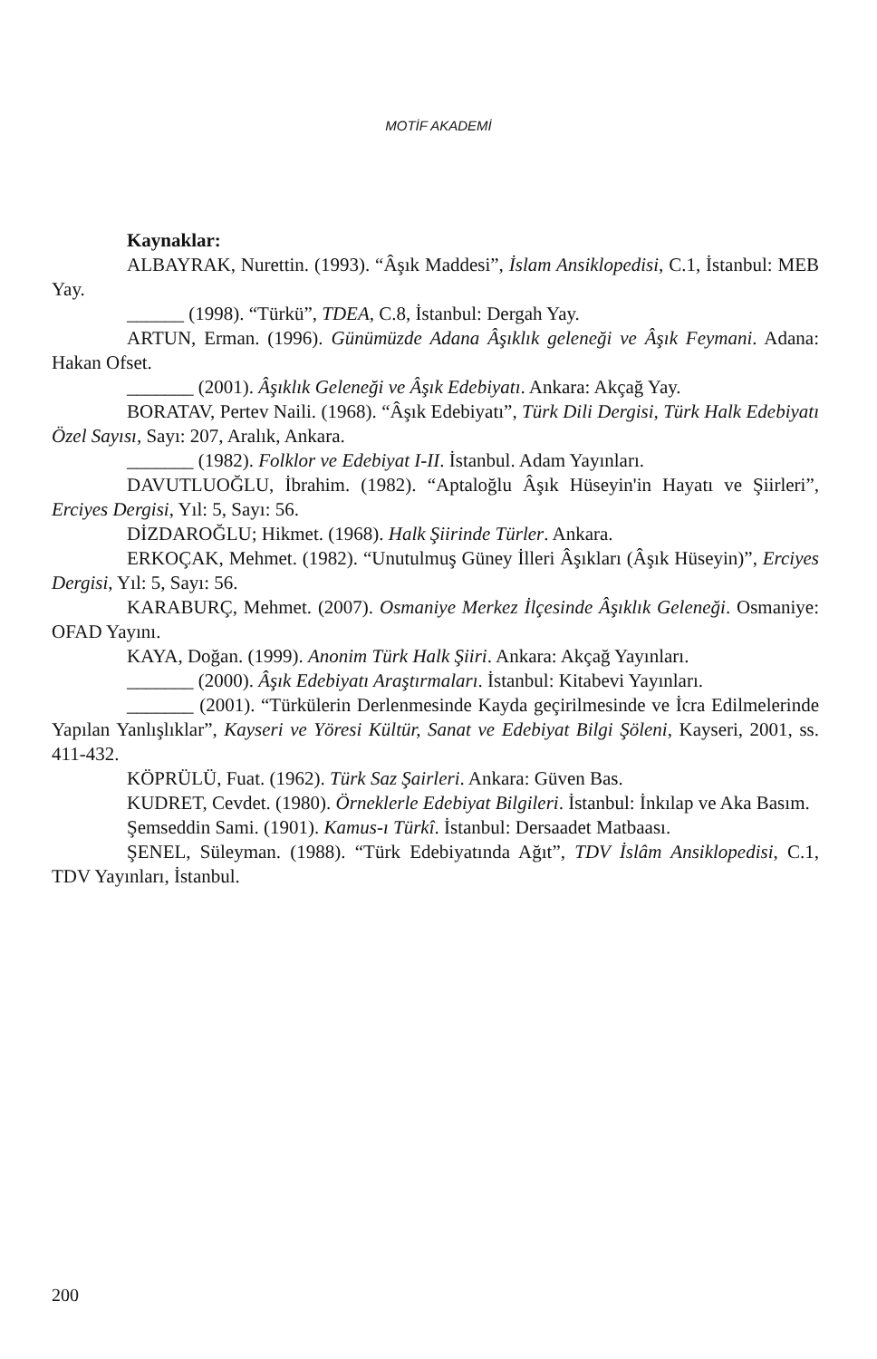MOTİF AKADEMİ
Kaynaklar:
ALBAYRAK, Nurettin. (1993). “Âşık Maddesi”, İslam Ansiklopedisi, C.1, İstanbul: MEB Yay.
______ (1998). “Türkü”, TDEA, C.8, İstanbul: Dergah Yay.
ARTUN, Erman. (1996). Günümüzde Adana Âşıklık geleneği ve Âşık Feymani. Adana: Hakan Ofset.
_______ (2001). Âşıklık Geleneği ve Âşık Edebiyatı. Ankara: Akçağ Yay.
BORATAV, Pertev Naili. (1968). “Âşık Edebiyatı”, Türk Dili Dergisi, Türk Halk Edebiyatı Özel Sayısı, Sayı: 207, Aralık, Ankara.
_______ (1982). Folklor ve Edebiyat I-II. İstanbul. Adam Yayınları.
DAVUTLUOĞLU, İbrahim. (1982). “Aptaloğlu Âşık Hüseyin'in Hayatı ve Şiirleri”, Erciyes Dergisi, Yıl: 5, Sayı: 56.
DİZDAROĞLU; Hikmet. (1968). Halk Şiirinde Türler. Ankara.
ERKOÇAK, Mehmet. (1982). “Unutulmuş Güney İlleri Âşıkları (Âşık Hüseyin)”, Erciyes Dergisi, Yıl: 5, Sayı: 56.
KARABURÇ, Mehmet. (2007). Osmaniye Merkez İlçesinde Âşıklık Geleneği. Osmaniye: OFAD Yayını.
KAYA, Doğan. (1999). Anonim Türk Halk Şiiri. Ankara: Akçağ Yayınları.
_______ (2000). Âşık Edebiyatı Araştırmaları. İstanbul: Kitabevi Yayınları.
_______ (2001). “Türkülerin Derlenmesinde Kayda geçirilmesinde ve İcra Edilmelerinde Yapılan Yanlışlıklar”, Kayseri ve Yöresi Kültür, Sanat ve Edebiyat Bilgi Şöleni, Kayseri, 2001, ss. 411-432.
KÖPRÜLÜ, Fuat. (1962). Türk Saz Şairleri. Ankara: Güven Bas.
KUDRET, Cevdet. (1980). Örneklerle Edebiyat Bilgileri. İstanbul: İnkılap ve Aka Basım.
Şemseddin Sami. (1901). Kamus-ı Türkî. İstanbul: Dersaadet Matbaası.
ŞENEL, Süleyman. (1988). “Türk Edebiyatında Ağıt”, TDV İslâm Ansiklopedisi, C.1, TDV Yayınları, İstanbul.
200